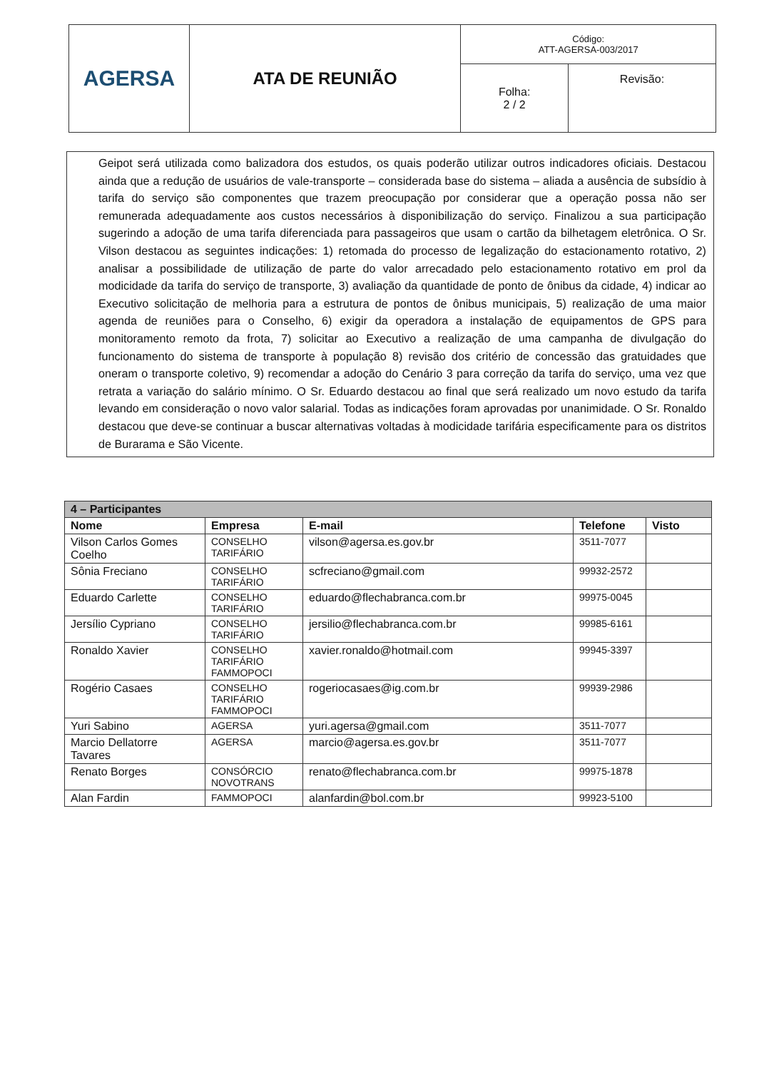| AGERSA | ATA DE REUNIÃO | Código: ATT-AGERSA-003/2017 | |
| | | Folha: 2 / 2 | Revisão: |
Geipot será utilizada como balizadora dos estudos, os quais poderão utilizar outros indicadores oficiais. Destacou ainda que a redução de usuários de vale-transporte – considerada base do sistema – aliada a ausência de subsídio à tarifa do serviço são componentes que trazem preocupação por considerar que a operação possa não ser remunerada adequadamente aos custos necessários à disponibilização do serviço. Finalizou a sua participação sugerindo a adoção de uma tarifa diferenciada para passageiros que usam o cartão da bilhetagem eletrônica. O Sr. Vilson destacou as seguintes indicações: 1) retomada do processo de legalização do estacionamento rotativo, 2) analisar a possibilidade de utilização de parte do valor arrecadado pelo estacionamento rotativo em prol da modicidade da tarifa do serviço de transporte, 3) avaliação da quantidade de ponto de ônibus da cidade, 4) indicar ao Executivo solicitação de melhoria para a estrutura de pontos de ônibus municipais, 5) realização de uma maior agenda de reuniões para o Conselho, 6) exigir da operadora a instalação de equipamentos de GPS para monitoramento remoto da frota, 7) solicitar ao Executivo a realização de uma campanha de divulgação do funcionamento do sistema de transporte à população 8) revisão dos critério de concessão das gratuidades que oneram o transporte coletivo, 9) recomendar a adoção do Cenário 3 para correção da tarifa do serviço, uma vez que retrata a variação do salário mínimo. O Sr. Eduardo destacou ao final que será realizado um novo estudo da tarifa levando em consideração o novo valor salarial. Todas as indicações foram aprovadas por unanimidade. O Sr. Ronaldo destacou que deve-se continuar a buscar alternativas voltadas à modicidade tarifária especificamente para os distritos de Burarama e São Vicente.
| 4 – Participantes | | | | |
| --- | --- | --- | --- | --- |
| Nome | Empresa | E-mail | Telefone | Visto |
| Vilson Carlos Gomes Coelho | CONSELHO TARIFÁRIO | vilson@agersa.es.gov.br | 3511-7077 | |
| Sônia Freciano | CONSELHO TARIFÁRIO | scfreciano@gmail.com | 99932-2572 | |
| Eduardo Carlette | CONSELHO TARIFÁRIO | eduardo@flechabranca.com.br | 99975-0045 | |
| Jersílio Cypriano | CONSELHO TARIFÁRIO | jersilio@flechabranca.com.br | 99985-6161 | |
| Ronaldo Xavier | CONSELHO TARIFÁRIO FAMMOPOCI | xavier.ronaldo@hotmail.com | 99945-3397 | |
| Rogério Casaes | CONSELHO TARIFÁRIO FAMMOPOCI | rogeriocasaes@ig.com.br | 99939-2986 | |
| Yuri Sabino | AGERSA | yuri.agersa@gmail.com | 3511-7077 | |
| Marcio Dellatorre Tavares | AGERSA | marcio@agersa.es.gov.br | 3511-7077 | |
| Renato Borges | CONSÓRCIO NOVOTRANS | renato@flechabranca.com.br | 99975-1878 | |
| Alan Fardin | FAMMOPOCI | alanfardin@bol.com.br | 99923-5100 | |